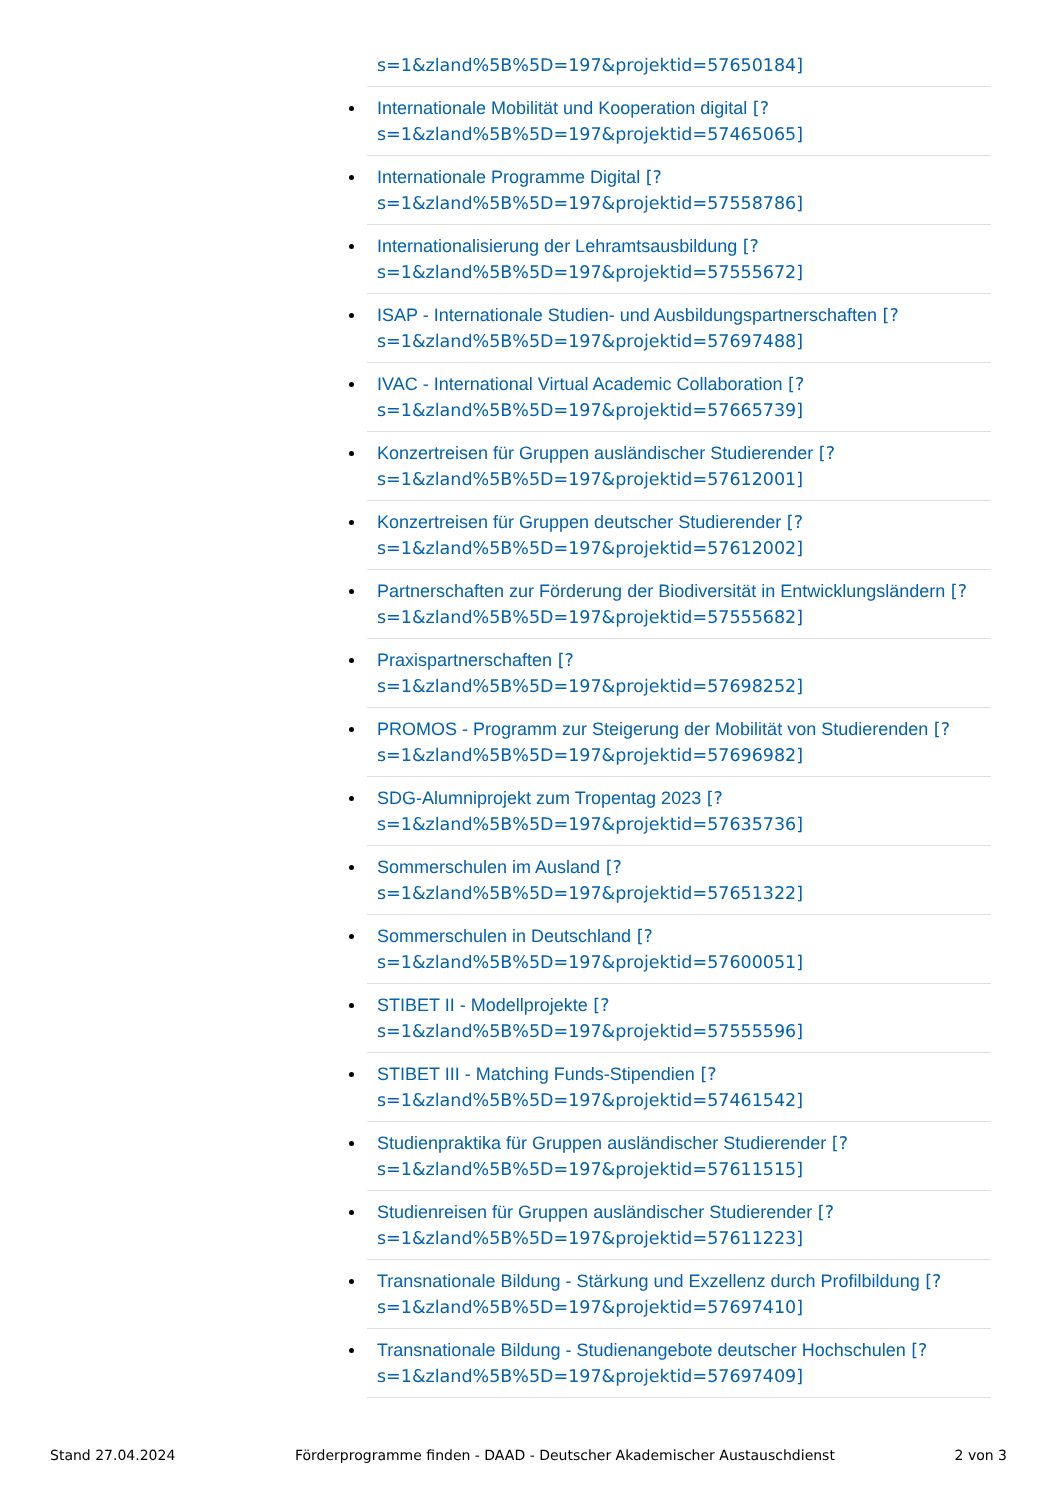s=1&zland%5B%5D=197&projektid=57650184]
Internationale Mobilität und Kooperation digital [?
s=1&zland%5B%5D=197&projektid=57465065]
Internationale Programme Digital [?
s=1&zland%5B%5D=197&projektid=57558786]
Internationalisierung der Lehramtsausbildung [?
s=1&zland%5B%5D=197&projektid=57555672]
ISAP - Internationale Studien- und Ausbildungspartnerschaften [?
s=1&zland%5B%5D=197&projektid=57697488]
IVAC - International Virtual Academic Collaboration [?
s=1&zland%5B%5D=197&projektid=57665739]
Konzertreisen für Gruppen ausländischer Studierender [?
s=1&zland%5B%5D=197&projektid=57612001]
Konzertreisen für Gruppen deutscher Studierender [?
s=1&zland%5B%5D=197&projektid=57612002]
Partnerschaften zur Förderung der Biodiversität in Entwicklungsländern [?
s=1&zland%5B%5D=197&projektid=57555682]
Praxispartnerschaften [?
s=1&zland%5B%5D=197&projektid=57698252]
PROMOS - Programm zur Steigerung der Mobilität von Studierenden [?
s=1&zland%5B%5D=197&projektid=57696982]
SDG-Alumniprojekt zum Tropentag 2023 [?
s=1&zland%5B%5D=197&projektid=57635736]
Sommerschulen im Ausland [?
s=1&zland%5B%5D=197&projektid=57651322]
Sommerschulen in Deutschland [?
s=1&zland%5B%5D=197&projektid=57600051]
STIBET II - Modellprojekte [?
s=1&zland%5B%5D=197&projektid=57555596]
STIBET III - Matching Funds-Stipendien [?
s=1&zland%5B%5D=197&projektid=57461542]
Studienpraktika für Gruppen ausländischer Studierender [?
s=1&zland%5B%5D=197&projektid=57611515]
Studienreisen für Gruppen ausländischer Studierender [?
s=1&zland%5B%5D=197&projektid=57611223]
Transnationale Bildung - Stärkung und Exzellenz durch Profilbildung [?
s=1&zland%5B%5D=197&projektid=57697410]
Transnationale Bildung - Studienangebote deutscher Hochschulen [?
s=1&zland%5B%5D=197&projektid=57697409]
Stand 27.04.2024 Förderprogramme finden - DAAD - Deutscher Akademischer Austauschdienst 2 von 3